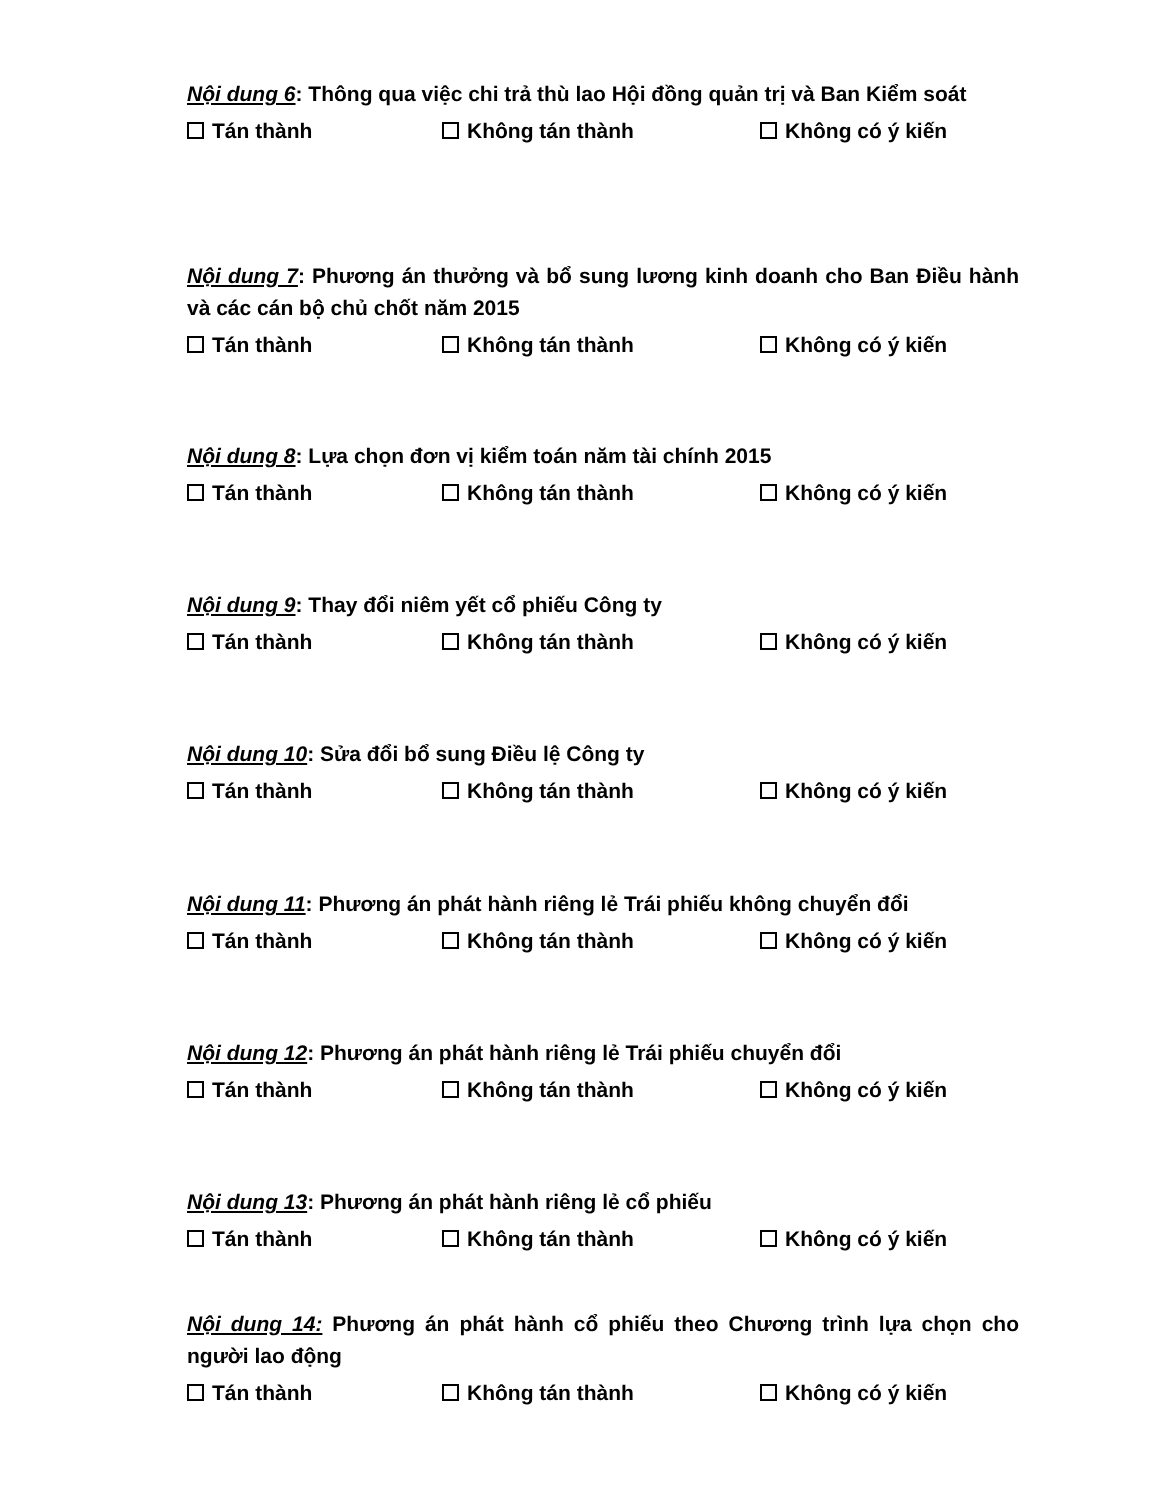Nội dung 6: Thông qua việc chi trả thù lao Hội đồng quản trị và Ban Kiểm soát
Tán thành Không tán thành Không có ý kiến
Nội dung 7: Phương án thưởng và bổ sung lương kinh doanh cho Ban Điều hành và các cán bộ chủ chốt năm 2015
Tán thành Không tán thành Không có ý kiến
Nội dung 8: Lựa chọn đơn vị kiểm toán năm tài chính 2015
Tán thành Không tán thành Không có ý kiến
Nội dung 9: Thay đổi niêm yết cổ phiếu Công ty
Tán thành Không tán thành Không có ý kiến
Nội dung 10: Sửa đổi bổ sung Điều lệ Công ty
Tán thành Không tán thành Không có ý kiến
Nội dung 11: Phương án phát hành riêng lẻ Trái phiếu không chuyển đổi
Tán thành Không tán thành Không có ý kiến
Nội dung 12: Phương án phát hành riêng lẻ Trái phiếu chuyển đổi
Tán thành Không tán thành Không có ý kiến
Nội dung 13: Phương án phát hành riêng lẻ cổ phiếu
Tán thành Không tán thành Không có ý kiến
Nội dung 14: Phương án phát hành cổ phiếu theo Chương trình lựa chọn cho người lao động
Tán thành Không tán thành Không có ý kiến